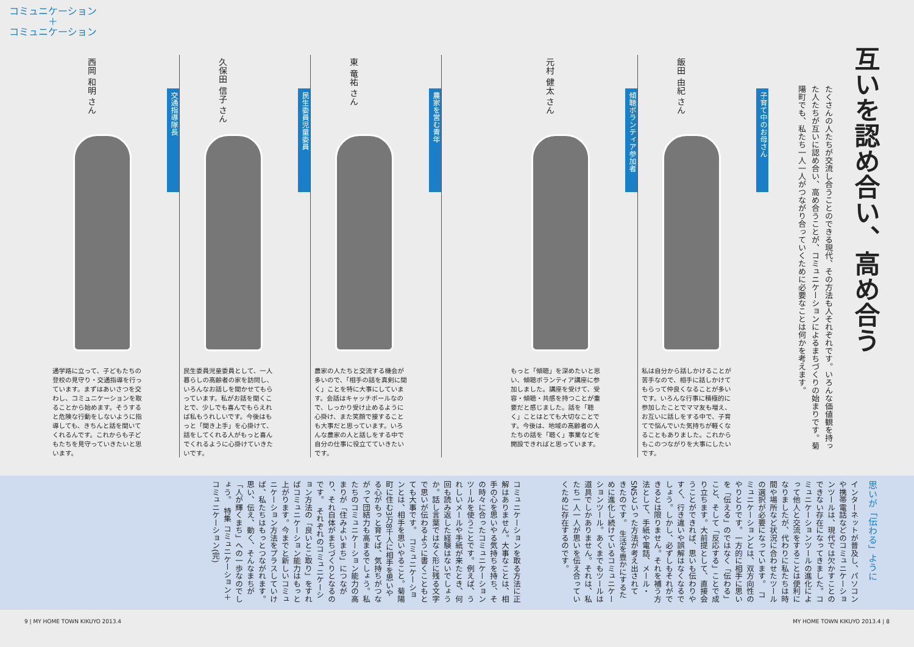コミュニケーション
＋
コミュニケーション
互いを認め合い、高め合う
たくさんの人たちが交流し合うことのできる現代、その方法も人それぞれです。いろんな価値観を持った人たちが互いに認め合い、高め合うことが、コミュニケーションによるまちづくりの始まりです。菊陽町でも、私たち一人一人がつながり合っていくために必要なことは何かを考えます。
西岡 和明 さん
交通指導隊長
通学路に立って、子どもたちの登校の見守り・交通指導を行っています。まずはあいさつを交わし、コミュニケーションを取ることから始めます。そうすると危険な行動をしないように指導しても、きちんと話を聞いてくれるんです。これからも子どもたちを見守っていきたいと思います。
久保田 信子 さん
民生委員児童委員
民生委員児童委員として、一人暮らしの高齢者の家を訪問し、いろんなお話しを聞かせてもらっています。私がお話を聞くことで、少しでも喜んでもらえれば私もうれしいです。今後はもっと「聞き上手」を心掛けて、話をしてくれる人がもっと喜んでくれるように心掛けていきたいです。
東 竜祐 さん
農家を営む青年
農家の人たちと交流する機会が多いので、「相手の話を真剣に聞く」ことを特に大事にしています。会話はキャッチボールなので、しっかり受け止めるように心掛け、また笑顔で接することも大事だと思っています。いろんな農家の人と話しをする中で自分の仕事に役立てていきたいです。
元村 健太 さん
傾聴ボランティア参加者
もっと「傾聴」を深めたいと思い、傾聴ボランティア講座に参加しました。講座を受けて、受容・傾聴・共感を持つことが重要だと感じました。話を「聴く」ことはとても大切なことです。今後は、地域の高齢者の人たちの話を「聴く」事業などを開設できればと思っています。
飯田 由紀 さん
子育て中のお母さん
私は自分から話しかけることが苦手なので、相手に話しかけてもらって仲良くなることが多いです。いろんな行事に積極的に参加したことでママ友も増え、お互いに話しをする中で、子育てで悩んでいた気持ちが軽くなることもありました。これからもこのつながりを大事にしたいです。
思いが「伝わる」ように
インターネットが普及し、パソコンや携帯電話などのコミュニケーションツールは、現代では欠かすことのできない存在になってきました。コミュニケーションツールの進化によって他人と交流をすることは便利になりましたが、代わりに私たちは時間や場所など状況に合わせたツールの選択が必要になっています。　コミュニケーションとは、双方向性のやりとりです。一方的に相手に思いを「伝える」のではなく「伝わる」こと、そして「反応する」ことで成り立ちます。大前提として、直接会うことができれば、思いも伝わりやすく、行き違いや誤解はなくなるでしょう。しかし、必ずしもそれができるとは限りません。それを補う方法として、手紙や電話、メール・SNSといった方法が考え出されてきたのです。　生活を豊かにするために進化し続けているコミュニケーションツール。あくまでもツールは道具でしかありません。それは、私たち一人一人が思いを伝え合っていくために存在するのです。
コミュニケーションを取る方法に正解はありません。大事なことは、相手の心を思いやる気持ちを持ち、その時々に合ったコミュニケーションツールを使うことです。例えば、うれしいメールや手紙が来たとき、何回も読み返した経験はないでしょうか。話し言葉ではなく形に残る文字で思いが伝わるように書くこともとても大事です。　コミュニケーションとは、相手を思いやること。菊陽町に住む3万8千人に相手を思いやる心がもっと育てば、気持ちがつながって団結力も高まるでしょう。私たちのコミュニケーション能力の高まりが「住みよいまち」につながり、それ自体がまちづくりとなるのです。　それぞれのコミュニケーション方法の「良いとこ取り」をすればコミュニケーション能力はもっと上がります。今までと新しいコミュニケーション方法をプラスしていけば、私たちはもっとつながれます。思い、伝え、動く、そんなまちが「人が輝くまち」への一歩なのでしょう。　特集 コミュニケーション＋コミュニケーション(完)
9 | MY HOME TOWN KIKUYO 2013.4 MY HOME TOWN KIKUYO 2013.4 | 8